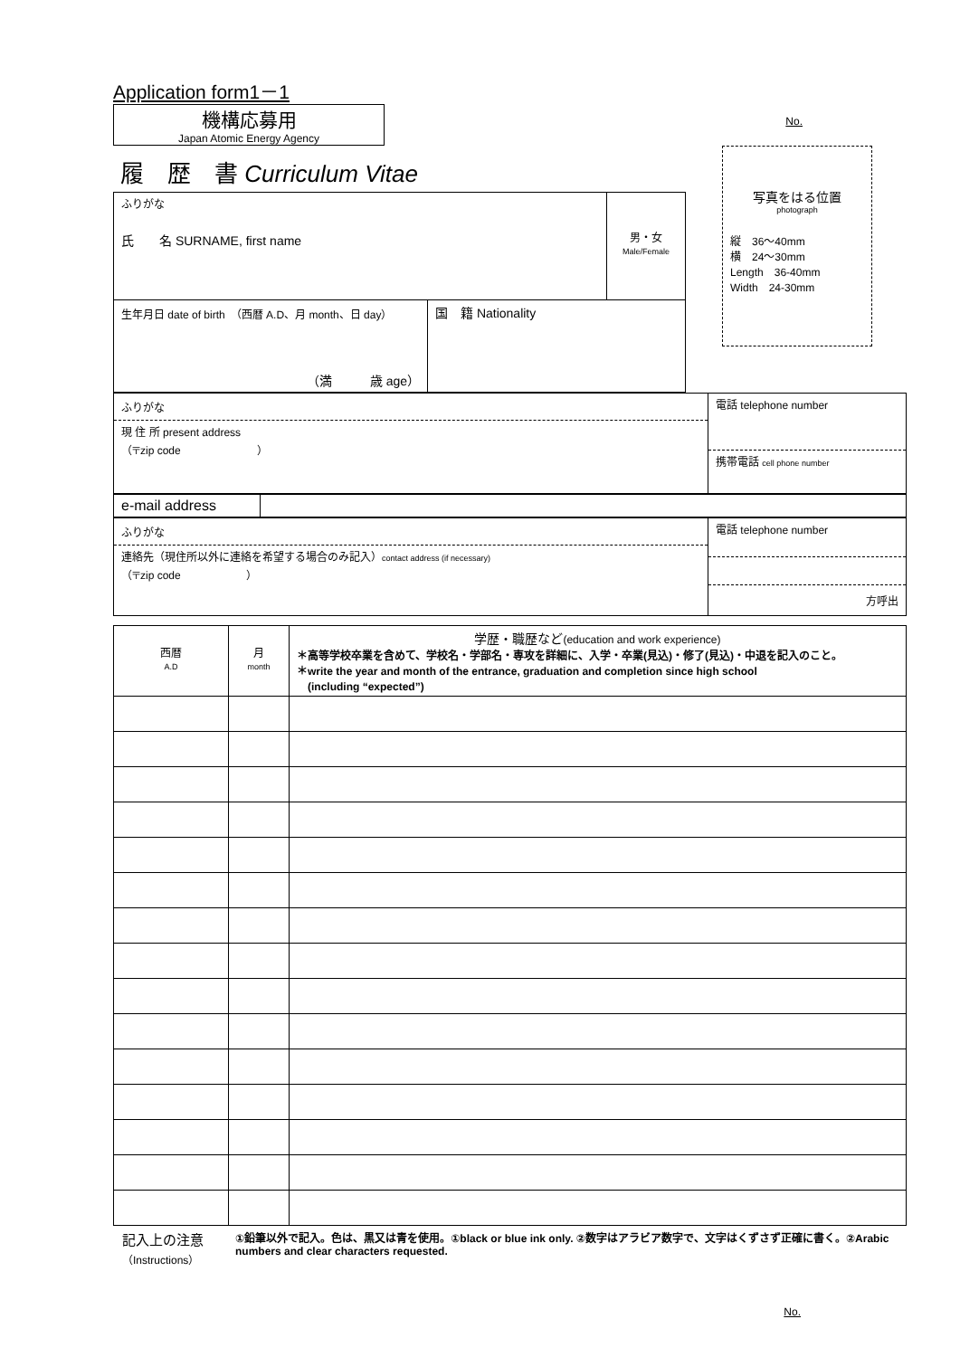Application form1－1
機構応募用
Japan Atomic Energy Agency
No.
履　歴　書 Curriculum Vitae
| ふりがな 氏 名 SURNAME, first name | | 男・女 Male/Female |
| 生年月日 date of birth （西暦 A.D、月 month、日 day） （満 歳 age） | 国 籍 Nationality | |
写真をはる位置
photograph
縦　36～40mm
横　24～30mm
Length　36-40mm
Width　24-30mm
| ふりがな 現 住 所 present address （〒zip code ） | 電話 telephone number 携帯電話 cell phone number |
| e-mail address | |
| ふりがな 連絡先（現住所以外に連絡を希望する場合のみ記入） contact address (if necessary) （〒zip code ） | 電話 telephone number 方呼出 |
| 西暦 A.D | 月 month | 学歴・職歴など (education and work experience) ＊高等学校卒業を含めて、学校名・学部名・専攻を詳細に、入学・卒業(見込)・修了(見込)・中退を記入のこと。 ＊write the year and month of the entrance, graduation and completion since high school (including “expected”) |
記入上の注意
（Instructions）
①鉛筆以外で記入。色は、黒又は青を使用。①black or blue ink only. ②数字はアラビア数字で、文字はくずさず正確に書く。②Arabic numbers and clear characters requested.
No.